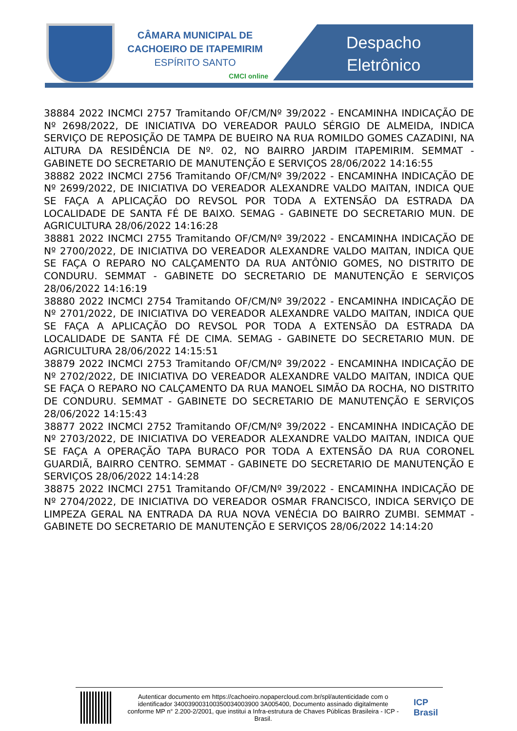CÂMARA MUNICIPAL DE
CACHOEIRO DE ITAPEMIRIM
ESPÍRITO SANTO
CMCI online
Despacho
Eletrônico
38884 2022 INCMCI 2757 Tramitando OF/CM/Nº 39/2022 - ENCAMINHA INDICAÇÃO DE Nº 2698/2022, DE INICIATIVA DO VEREADOR PAULO SÉRGIO DE ALMEIDA, INDICA SERVIÇO DE REPOSIÇÃO DE TAMPA DE BUEIRO NA RUA ROMILDO GOMES CAZADINI, NA ALTURA DA RESIDÊNCIA DE Nº. 02, NO BAIRRO JARDIM ITAPEMIRIM. SEMMAT - GABINETE DO SECRETARIO DE MANUTENÇÃO E SERVIÇOS 28/06/2022 14:16:55
38882 2022 INCMCI 2756 Tramitando OF/CM/Nº 39/2022 - ENCAMINHA INDICAÇÃO DE Nº 2699/2022, DE INICIATIVA DO VEREADOR ALEXANDRE VALDO MAITAN, INDICA QUE SE FAÇA A APLICAÇÃO DO REVSOL POR TODA A EXTENSÃO DA ESTRADA DA LOCALIDADE DE SANTA FÉ DE BAIXO. SEMAG - GABINETE DO SECRETARIO MUN. DE AGRICULTURA 28/06/2022 14:16:28
38881 2022 INCMCI 2755 Tramitando OF/CM/Nº 39/2022 - ENCAMINHA INDICAÇÃO DE Nº 2700/2022, DE INICIATIVA DO VEREADOR ALEXANDRE VALDO MAITAN, INDICA QUE SE FAÇA O REPARO NO CALÇAMENTO DA RUA ANTÔNIO GOMES, NO DISTRITO DE CONDURU. SEMMAT - GABINETE DO SECRETARIO DE MANUTENÇÃO E SERVIÇOS 28/06/2022 14:16:19
38880 2022 INCMCI 2754 Tramitando OF/CM/Nº 39/2022 - ENCAMINHA INDICAÇÃO DE Nº 2701/2022, DE INICIATIVA DO VEREADOR ALEXANDRE VALDO MAITAN, INDICA QUE SE FAÇA A APLICAÇÃO DO REVSOL POR TODA A EXTENSÃO DA ESTRADA DA LOCALIDADE DE SANTA FÉ DE CIMA. SEMAG - GABINETE DO SECRETARIO MUN. DE AGRICULTURA 28/06/2022 14:15:51
38879 2022 INCMCI 2753 Tramitando OF/CM/Nº 39/2022 - ENCAMINHA INDICAÇÃO DE Nº 2702/2022, DE INICIATIVA DO VEREADOR ALEXANDRE VALDO MAITAN, INDICA QUE SE FAÇA O REPARO NO CALÇAMENTO DA RUA MANOEL SIMÃO DA ROCHA, NO DISTRITO DE CONDURU. SEMMAT - GABINETE DO SECRETARIO DE MANUTENÇÃO E SERVIÇOS 28/06/2022 14:15:43
38877 2022 INCMCI 2752 Tramitando OF/CM/Nº 39/2022 - ENCAMINHA INDICAÇÃO DE Nº 2703/2022, DE INICIATIVA DO VEREADOR ALEXANDRE VALDO MAITAN, INDICA QUE SE FAÇA A OPERAÇÃO TAPA BURACO POR TODA A EXTENSÃO DA RUA CORONEL GUARDIÃ, BAIRRO CENTRO. SEMMAT - GABINETE DO SECRETARIO DE MANUTENÇÃO E SERVIÇOS 28/06/2022 14:14:28
38875 2022 INCMCI 2751 Tramitando OF/CM/Nº 39/2022 - ENCAMINHA INDICAÇÃO DE Nº 2704/2022, DE INICIATIVA DO VEREADOR OSMAR FRANCISCO, INDICA SERVIÇO DE LIMPEZA GERAL NA ENTRADA DA RUA NOVA VENÉCIA DO BAIRRO ZUMBI. SEMMAT - GABINETE DO SECRETARIO DE MANUTENÇÃO E SERVIÇOS 28/06/2022 14:14:20
Autenticar documento em https://cachoeiro.nopapercloud.com.br/spl/autenticidade com o identificador 340039003100350034003900 3A005400, Documento assinado digitalmente conforme MP n° 2.200-2/2001, que institui a Infra-estrutura de Chaves Públicas Brasileira - ICP - Brasil.
ICP
Brasil